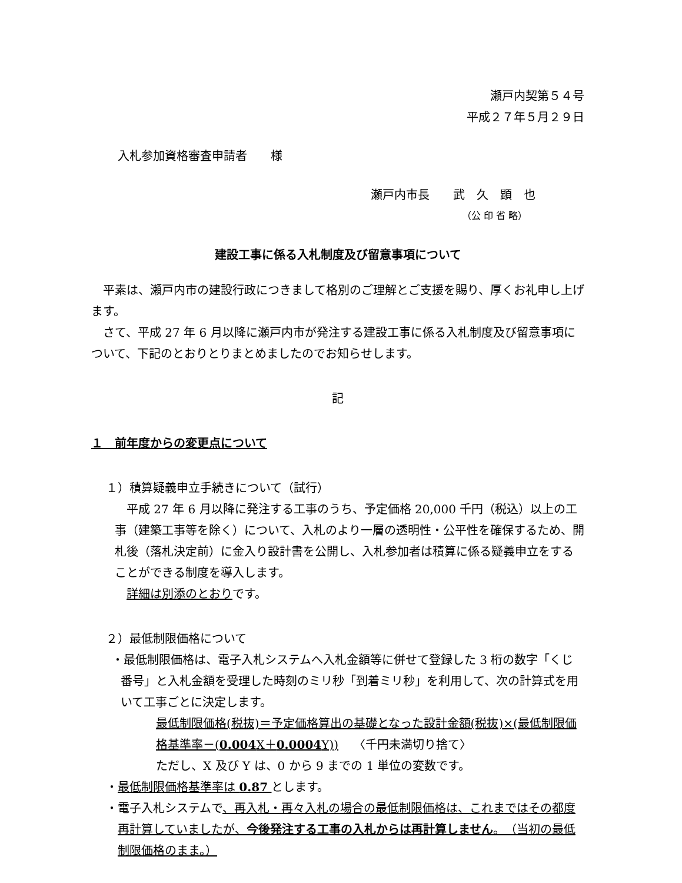瀬戸内契第５４号
平成２７年５月２９日
入札参加資格審査申請者　　様
瀬戸内市長　　武　久　顕　也
（公 印 省 略）
建設工事に係る入札制度及び留意事項について
　平素は、瀬戸内市の建設行政につきまして格別のご理解とご支援を賜り、厚くお礼申し上げます。
　さて、平成 27 年 6 月以降に瀬戸内市が発注する建設工事に係る入札制度及び留意事項について、下記のとおりとりまとめましたのでお知らせします。
記
１　前年度からの変更点について
１）積算疑義申立手続きについて（試行）
　平成 27 年 6 月以降に発注する工事のうち、予定価格 20,000 千円（税込）以上の工事（建築工事等を除く）について、入札のより一層の透明性・公平性を確保するため、開札後（落札決定前）に金入り設計書を公開し、入札参加者は積算に係る疑義申立をすることができる制度を導入します。
　詳細は別添のとおりです。
２）最低制限価格について
・最低制限価格は、電子入札システムへ入札金額等に併せて登録した 3 桁の数字「くじ番号」と入札金額を受理した時刻のミリ秒「到着ミリ秒」を利用して、次の計算式を用いて工事ごとに決定します。
最低制限価格(税抜)＝予定価格算出の基礎となった設計金額(税抜)×(最低制限価格基準率－(0.004 X＋0.0004 Y))　 〈千円未満切り捨て〉
ただし、X 及び Y は、0 から 9 までの 1 単位の変数です。
・最低制限価格基準率は 0.87 とします。
・電子入札システムで、再入札・再々入札の場合の最低制限価格は、これまではその都度再計算していましたが、今後発注する工事の入札からは再計算しません。（当初の最低制限価格のまま。）